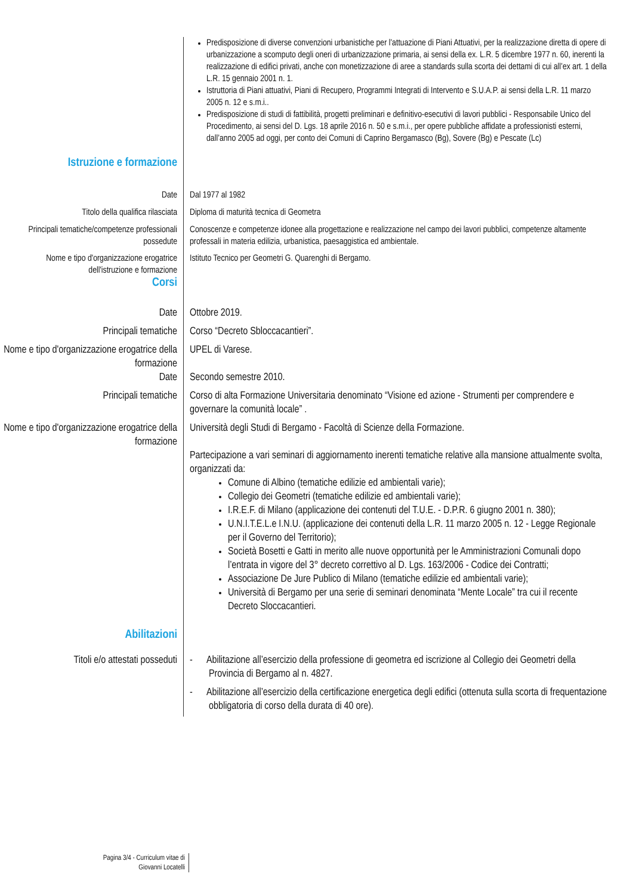Predisposizione di diverse convenzioni urbanistiche per l’attuazione di Piani Attuativi, per la realizzazione diretta di opere di urbanizzazione a scomputo degli oneri di urbanizzazione primaria, ai sensi della ex. L.R. 5 dicembre 1977 n. 60, inerenti la realizzazione di edifici privati, anche con monetizzazione di aree a standards sulla scorta dei dettami di cui all’ex art. 1 della L.R. 15 gennaio 2001 n. 1.
Istruttoria di Piani attuativi, Piani di Recupero, Programmi Integrati di Intervento e S.U.A.P. ai sensi della L.R. 11 marzo 2005 n. 12 e s.m.i..
Predisposizione di studi di fattibilità, progetti preliminari e definitivo-esecutivi di lavori pubblici - Responsabile Unico del Procedimento, ai sensi del D. Lgs. 18 aprile 2016 n. 50 e s.m.i., per opere pubbliche affidate a professionisti esterni, dall’anno 2005 ad oggi, per conto dei Comuni di Caprino Bergamasco (Bg), Sovere (Bg) e Pescate (Lc)
Istruzione e formazione
Date Dal 1977 al 1982
Titolo della qualifica rilasciata Diploma di maturità tecnica di Geometra
Principali tematiche/competenze professionali possedute
Conoscenze e competenze idonee alla progettazione e realizzazione nel campo dei lavori pubblici, competenze altamente professali in materia edilizia, urbanistica, paesaggistica ed ambientale.
Nome e tipo d'organizzazione erogatrice dell'istruzione e formazione
Istituto Tecnico per Geometri G. Quarenghi di Bergamo.
Corsi
Date Ottobre 2019.
Principali tematiche Corso “Decreto Sbloccacantieri”.
Nome e tipo d'organizzazione erogatrice della formazione
UPEL di Varese.
Date Secondo semestre 2010.
Principali tematiche Corso di alta Formazione Universitaria denominato “Visione ed azione - Strumenti per comprendere e governare la comunità locale” .
Nome e tipo d'organizzazione erogatrice della formazione
Università degli Studi di Bergamo - Facoltà di Scienze della Formazione.
Partecipazione a vari seminari di aggiornamento inerenti tematiche relative alla mansione attualmente svolta, organizzati da:
Comune di Albino (tematiche edilizie ed ambientali varie);
Collegio dei Geometri (tematiche edilizie ed ambientali varie);
I.R.E.F. di Milano (applicazione dei contenuti del T.U.E. - D.P.R. 6 giugno 2001 n. 380);
U.N.I.T.E.L.e I.N.U. (applicazione dei contenuti della L.R. 11 marzo 2005 n. 12 - Legge Regionale per il Governo del Territorio);
Società Bosetti e Gatti in merito alle nuove opportunità per le Amministrazioni Comunali dopo l’entrata in vigore del 3° decreto correttivo al D. Lgs. 163/2006 - Codice dei Contratti;
Associazione De Jure Publico di Milano (tematiche edilizie ed ambientali varie);
Università di Bergamo per una serie di seminari denominata “Mente Locale” tra cui il recente Decreto Sloccacantieri.
Abilitazioni
Titoli e/o attestati posseduti
- Abilitazione all’esercizio della professione di geometra ed iscrizione al Collegio dei Geometri della Provincia di Bergamo al n. 4827.
- Abilitazione all’esercizio della certificazione energetica degli edifici (ottenuta sulla scorta di frequentazione obbligatoria di corso della durata di 40 ore).
Pagina 3/4 - Curriculum vitae di
Giovanni Locatelli